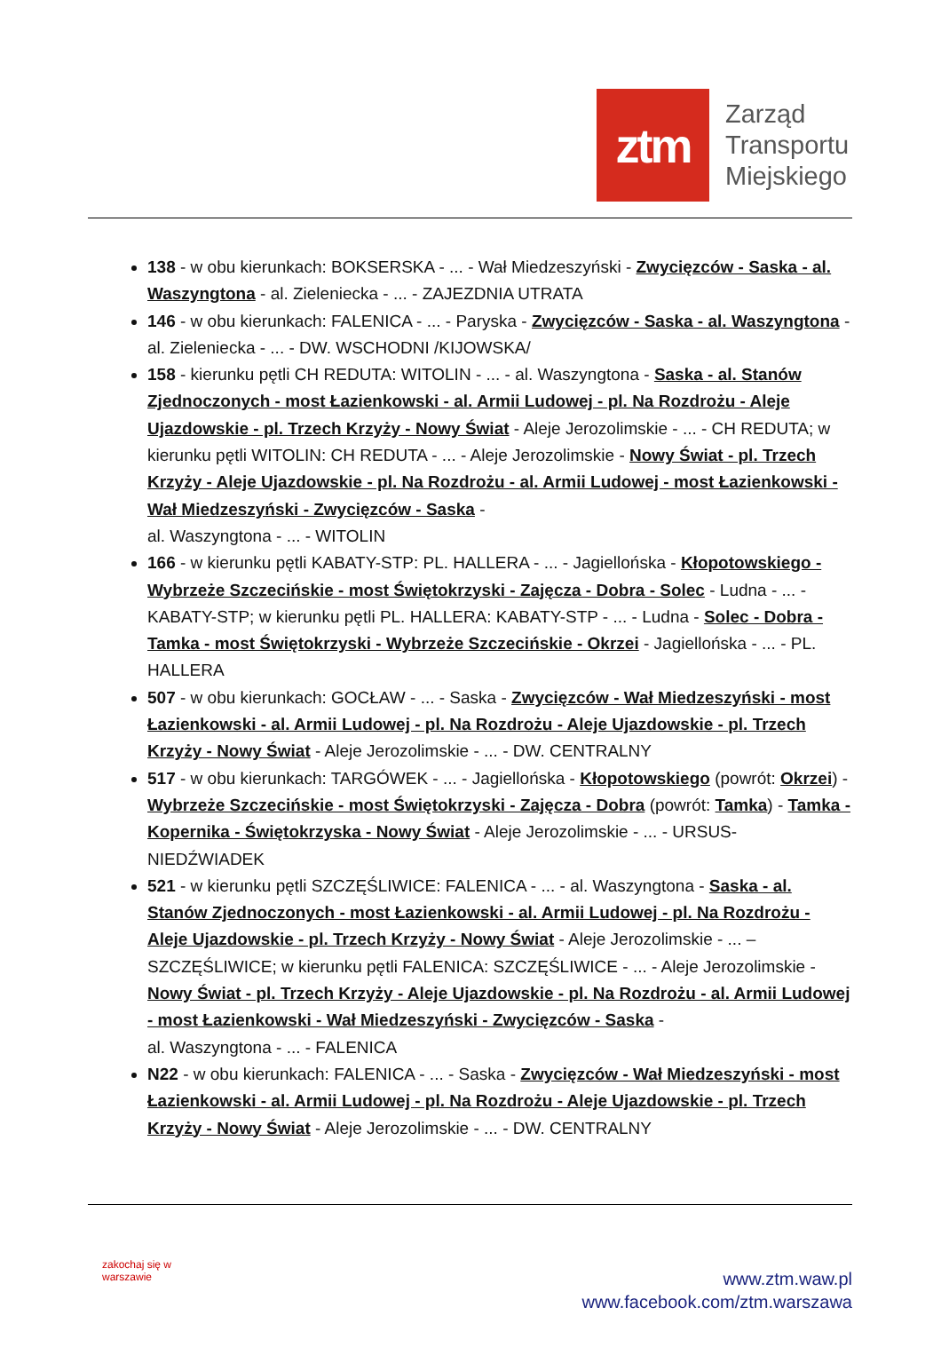ztm
Zarząd
Transportu
Miejskiego
138 - w obu kierunkach: BOKSERSKA - ... - Wał Miedzeszyński - Zwycięzców - Saska - al. Waszyngtona - al. Zieleniecka - ... - ZAJEZDNIA UTRATA
146 - w obu kierunkach: FALENICA - ... - Paryska - Zwycięzców - Saska - al. Waszyngtona - al. Zieleniecka - ... - DW. WSCHODNI /KIJOWSKA/
158 - kierunku pętli CH REDUTA: WITOLIN - ... - al. Waszyngtona - Saska - al. Stanów Zjednoczonych - most Łazienkowski - al. Armii Ludowej - pl. Na Rozdrożu - Aleje Ujazdowskie - pl. Trzech Krzyży - Nowy Świat - Aleje Jerozolimskie - ... - CH REDUTA; w kierunku pętli WITOLIN: CH REDUTA - ... - Aleje Jerozolimskie - Nowy Świat - pl. Trzech Krzyży - Aleje Ujazdowskie - pl. Na Rozdrożu - al. Armii Ludowej - most Łazienkowski - Wał Miedzeszyński - Zwycięzców - Saska -
al. Waszyngtona - ... - WITOLIN
166 - w kierunku pętli KABATY-STP: PL. HALLERA - ... - Jagiellońska - Kłopotowskiego - Wybrzeże Szczecińskie - most Świętokrzyski - Zajęcza - Dobra - Solec - Ludna - ... - KABATY-STP; w kierunku pętli PL. HALLERA: KABATY-STP - ... - Ludna - Solec - Dobra - Tamka - most Świętokrzyski - Wybrzeże Szczecińskie - Okrzei - Jagiellońska - ... - PL. HALLERA
507 - w obu kierunkach: GOCŁAW - ... - Saska - Zwycięzców - Wał Miedzeszyński - most Łazienkowski - al. Armii Ludowej - pl. Na Rozdrożu - Aleje Ujazdowskie - pl. Trzech Krzyży - Nowy Świat - Aleje Jerozolimskie - ... - DW. CENTRALNY
517 - w obu kierunkach: TARGÓWEK - ... - Jagiellońska - Kłopotowskiego (powrót: Okrzei) - Wybrzeże Szczecińskie - most Świętokrzyski - Zajęcza - Dobra (powrót: Tamka) - Tamka - Kopernika - Świętokrzyska - Nowy Świat - Aleje Jerozolimskie - ... - URSUS-NIEDŹWIADEK
521 - w kierunku pętli SZCZĘŚLIWICE: FALENICA - ... - al. Waszyngtona - Saska - al. Stanów Zjednoczonych - most Łazienkowski - al. Armii Ludowej - pl. Na Rozdrożu - Aleje Ujazdowskie - pl. Trzech Krzyży - Nowy Świat - Aleje Jerozolimskie - ... – SZCZĘŚLIWICE; w kierunku pętli FALENICA: SZCZĘŚLIWICE - ... - Aleje Jerozolimskie - Nowy Świat - pl. Trzech Krzyży - Aleje Ujazdowskie - pl. Na Rozdrożu - al. Armii Ludowej - most Łazienkowski - Wał Miedzeszyński - Zwycięzców - Saska -
al. Waszyngtona - ... - FALENICA
N22 - w obu kierunkach: FALENICA - ... - Saska - Zwycięzców - Wał Miedzeszyński - most Łazienkowski - al. Armii Ludowej - pl. Na Rozdrożu - Aleje Ujazdowskie - pl. Trzech Krzyży - Nowy Świat - Aleje Jerozolimskie - ... - DW. CENTRALNY
zakochaj się w warszawie
www.ztm.waw.pl
www.facebook.com/ztm.warszawa